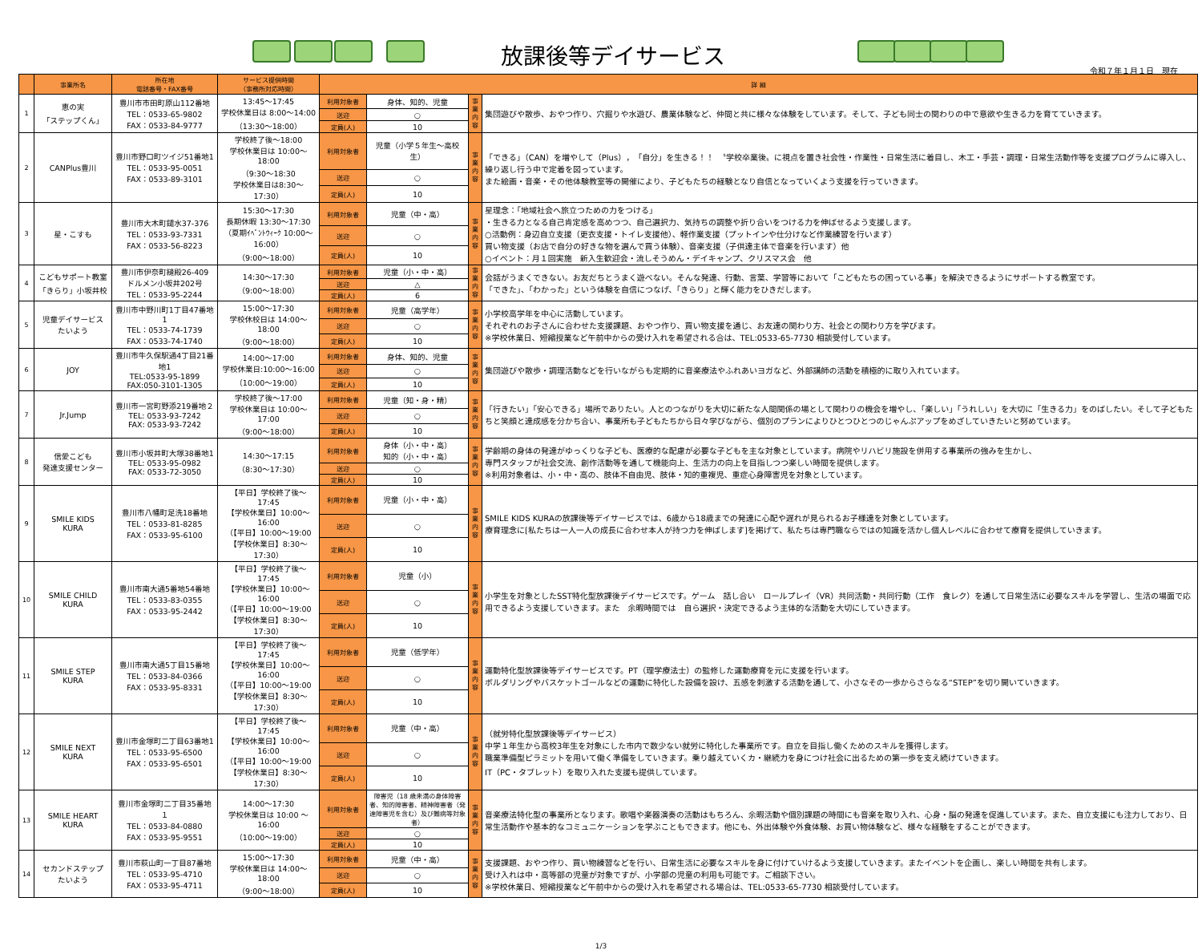放課後等デイサービス
令和７年１月１日　現在
| | 事業所名 | 所在地 電話番号・FAX番号 | サービス提供時間 （事務所対応時間） | 詳 細 | | | |
| --- | --- | --- | --- | --- | --- | --- | --- |
| 1 | 恵の実 「ステップくん」 | 豊川市市田町原山112番地 TEL：0533-65-9802 FAX：0533-84-9777 | 13:45～17:45 学校休業日は 8:00～14:00 （13:30～18:00） | 利用対象者 | 身体、知的、児童 | 事業内容 | 集団遊びや散歩、おやつ作り、穴掘りや水遊び、農業体験など、仲間と共に様々な体験をしています。そして、子ども同士の関わりの中で意欲や生きる力を育てていきます。 |
| | | | | 送迎 | ○ | | |
| | | | | 定員(人) | 10 | | |
| 2 | CANPlus豊川 | 豊川市野口町ツイジ51番地1 TEL：0533-95-0051 FAX：0533-89-3101 | 学校終了後～18:00 学校休業日は 10:00～18:00 （9:30～18:30 学校休業日は8:30～17:30） | 利用対象者 | 児童（小学５年生～高校生） | 事業内容 | 「できる」（CAN）を増やして（Plus），「自分」を生きる！！ 〝学校卒業後〟に視点を置き社会性・作業性・日常生活に着目し、木工・手芸・調理・日常生活動作等を支援プログラムに導入し、繰り返し行う中で定着を図っています。 また絵画・音楽・その他体験教室等の開催により、子どもたちの経験となり自信となっていくよう支援を行っていきます。 |
| | | | | 送迎 | ○ | | |
| | | | | 定員(人) | 10 | | |
| 3 | 星・こすも | 豊川市大木町鑓水37-376 TEL：0533-93-7331 FAX：0533-56-8223 | 15:30～17:30 長期休暇 13:30～17:30 （夏期ｲﾍﾞﾝﾄｳｨｰｸ 10:00～16:00） （9:00～18:00） | 利用対象者 | 児童（中・高） | 事業内容 | 星理念：「地域社会へ旅立つための力をつける」 ・生きる力となる自己肯定感を高めつつ、自己選択力、気持ちの調整や折り合いをつける力を伸ばせるよう支援します。 ○活動例：身辺自立支援（更衣支援・トイレ支援他）、軽作業支援（プットインや仕分けなど作業練習を行います） 買い物支援（お店で自分の好きな物を選んで買う体験）、音楽支援（子供達主体で音楽を行います）他 ○イベント：月１回実施 新入生歓迎会・流しそうめん・デイキャンプ、クリスマス会 他 |
| | | | | 送迎 | ○ | | |
| | | | | 定員(人) | 10 | | |
| 4 | こどもサポート教室 「きらり」小坂井校 | 豊川市伊奈町縫殿26-409 ドルメン小坂井202号 TEL：0533-95-2244 | 14:30～17:30 （9:00～18:00） | 利用対象者 | 児童（小・中・高） | 事業内容 | 会話がうまくできない。お友だちとうまく遊べない。そんな発達、行動、言葉、学習等において「こどもたちの困っている事」を解決できるようにサポートする教室です。 「できた」、「わかった」という体験を自信につなげ、「きらり」と輝く能力をひきだします。 |
| | | | | 送迎 | △ | | |
| | | | | 定員(人) | 6 | | |
| 5 | 児童デイサービス たいよう | 豊川市中野川町1丁目47番地1 TEL：0533-74-1739 FAX：0533-74-1740 | 15:00～17:30 学校休校日は 14:00～18:00 （9:00～18:00） | 利用対象者 | 児童（高学年） | 事業内容 | 小学校高学年を中心に活動しています。 それぞれのお子さんに合わせた支援課題、おやつ作り、買い物支援を通じ、お友達の関わり方、社会との関わり方を学びます。 ※学校休業日、短縮授業など午前中からの受け入れを希望される合は、TEL:0533-65-7730 相談受付しています。 |
| | | | | 送迎 | ○ | | |
| | | | | 定員(人) | 10 | | |
| 6 | JOY | 豊川市牛久保駅通4丁目21番地1 TEL:0533-95-1899 FAX:050-3101-1305 | 14:00～17:00 学校休業日:10:00～16:00 （10:00～19:00） | 利用対象者 | 身体、知的、児童 | 事業内容 | 集団遊びや散歩・調理活動などを行いながらも定期的に音楽療法やふれあいヨガなど、外部講師の活動を積極的に取り入れています。 |
| | | | | 送迎 | ○ | | |
| | | | | 定員(人) | 10 | | |
| 7 | Jr.Jump | 豊川市一宮町野添219番地２ TEL: 0533-93-7242 FAX: 0533-93-7242 | 学校終了後～17:00 学校休業日は 10:00～17:00 （9:00～18:00） | 利用対象者 | 児童（知・身・精） | 事業内容 | 「行きたい」「安心できる」場所でありたい。人とのつながりを大切に新たな人間関係の場として関わりの機会を増やし、「楽しい」「うれしい」を大切に「生きる力」をのばしたい。そして子どもたちと笑顔と達成感を分かち合い、事業所も子どもたちから日々学びながら、個別のプランによりひとつひとつのじゃんぷアップをめざしていきたいと努めています。 |
| | | | | 送迎 | ○ | | |
| | | | | 定員(人) | 10 | | |
| 8 | 信愛こども 発達支援センター | 豊川市小坂井町大塚38番地1 TEL: 0533-95-0982 FAX: 0533-72-3050 | 14:30～17:15 （8:30～17:30） | 利用対象者 | 身体（小・中・高） 知的（小・中・高） | 事業内容 | 学齢期の身体の発達がゆっくりな子ども、医療的な配慮が必要な子どもを主な対象としています。病院やリハビリ施設を併用する事業所の強みを生かし、 専門スタッフが社会交流、創作活動等を通して機能向上、生活力の向上を目指しつつ楽しい時間を提供します。 ※利用対象者は、小・中・高の、肢体不自由児、肢体・知的重複児、重症心身障害児を対象としています。 |
| | | | | 送迎 | ○ | | |
| | | | | 定員(人) | 10 | | |
| 9 | SMILE KIDS KURA | 豊川市八幡町足洗18番地 TEL：0533-81-8285 FAX：0533-95-6100 | 【平日】学校終了後～17:45 【学校休業日】10:00～16:00 （【平日】10:00～19:00 【学校休業日】8:30～17:30） | 利用対象者 | 児童（小・中・高） | 事業内容 | SMILE KIDS KURAの放課後等デイサービスでは、6歳から18歳までの発達に心配や遅れが見られるお子様達を対象としています。 療育理念に[私たちは一人一人の成長に合わせ本人が持つ力を伸ばします]を掲げて、私たちは専門職ならではの知識を活かし個人レベルに合わせて療育を提供していきます。 |
| | | | | 送迎 | ○ | | |
| | | | | 定員(人) | 10 | | |
| 10 | SMILE CHILD KURA | 豊川市南大通5番地54番地 TEL：0533-83-0355 FAX：0533-95-2442 | 【平日】学校終了後～17:45 【学校休業日】10:00～16:00 （【平日】10:00～19:00 【学校休業日】8:30～17:30） | 利用対象者 | 児童（小） | 事業内容 | 小学生を対象としたSST特化型放課後デイサービスです。ゲーム 話し合い ロールプレイ（VR）共同活動・共同行動（工作 食レク）を通して日常生活に必要なスキルを学習し、生活の場面で応用できるよう支援していきます。また 余暇時間では 自ら選択・決定できるよう主体的な活動を大切にしていきます。 |
| | | | | 送迎 | ○ | | |
| | | | | 定員(人) | 10 | | |
| 11 | SMILE STEP KURA | 豊川市南大通5丁目15番地 TEL：0533-84-0366 FAX：0533-95-8331 | 【平日】学校終了後～17:45 【学校休業日】10:00～16:00 （【平日】10:00～19:00 【学校休業日】8:30～17:30） | 利用対象者 | 児童（低学年） | 事業内容 | 運動特化型放課後等デイサービスです。PT（理学療法士）の監修した運動療育を元に支援を行います。 ボルダリングやバスケットゴールなどの運動に特化した設備を設け、五感を刺激する活動を通して、小さなその一歩からさらなる“STEP”を切り開いていきます。 |
| | | | | 送迎 | ○ | | |
| | | | | 定員(人) | 10 | | |
| 12 | SMILE NEXT KURA | 豊川市金塚町二丁目63番地1 TEL：0533-95-6500 FAX：0533-95-6501 | 【平日】学校終了後～17:45 【学校休業日】10:00～16:00 （【平日】10:00～19:00 【学校休業日】8:30～17:30） | 利用対象者 | 児童（中・高） | 事業内容 | （就労特化型放課後等デイサービス） 中学１年生から高校3年生を対象にした市内で数少ない就労に特化した事業所です。自立を目指し働くためのスキルを獲得します。 職業準備型ピラミットを用いて働く準備をしていきます。乗り越えていくカ・継続力を身につけ社会に出るための第一歩を支え続けていきます。 IT（PC・タブレット）を取り入れた支援も提供しています。 |
| | | | | 送迎 | ○ | | |
| | | | | 定員(人) | 10 | | |
| 13 | SMILE HEART KURA | 豊川市金塚町二丁目35番地１ TEL：0533-84-0880 FAX：0533-95-9551 | 14:00～17:30 学校休業日は 10:00 ～ 16:00 （10:00～19:00） | 利用対象者 | 障害児（18 歳未満の身体障害者、知的障害者、精神障害者（発達障害児を含む）及び難病等対象者） | 事業内容 | 音楽療法特化型の事業所となります。歌唱や楽器演奏の活動はもちろん、余暇活動や個別課題の時間にも音楽を取り入れ、心身・脳の発達を促進しています。また、自立支援にも注力しており、日常生活動作や基本的なコミュニケーションを学ぶこともできます。他にも、外出体験や外食体験、お買い物体験など、様々な経験をすることができます。 |
| | | | | 送迎 | ○ | | |
| | | | | 定員(人) | 10 | | |
| 14 | セカンドステップ たいよう | 豊川市萩山町一丁目87番地 TEL：0533-95-4710 FAX：0533-95-4711 | 15:00～17:30 学校休業日は 14:00～18:00 （9:00～18:00） | 利用対象者 | 児童（中・高） | 事業内容 | 支援課題、おやつ作り、買い物練習などを行い、日常生活に必要なスキルを身に付けていけるよう支援していきます。またイベントを企画し、楽しい時間を共有します。 受け入れは中・高等部の児童が対象ですが、小学部の児童の利用も可能です。ご相談下さい。 ※学校休業日、短縮授業など午前中からの受け入れを希望される場合は、TEL:0533-65-7730 相談受付しています。 |
| | | | | 送迎 | ○ | | |
| | | | | 定員(人) | 10 | | |
1/3